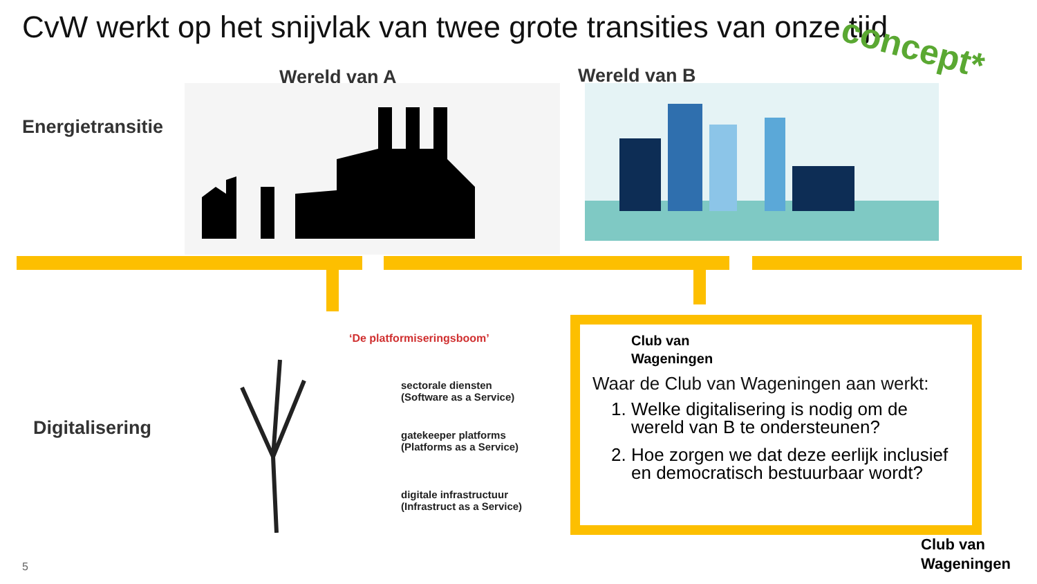CvW werkt op het snijvlak van twee grote transities van onze tijd
concept*
Energietransitie
Wereld van A Wereld van B
Digitalisering
‘De platformiseringsboom’
sectorale diensten
(Software as a Service)
gatekeeper platforms
(Platforms as a Service)
digitale infrastructuur
(Infrastruct as a Service)
Club van
Wageningen
Waar de Club van Wageningen aan werkt:
1. Welke digitalisering is nodig om de wereld van B te ondersteunen?
2. Hoe zorgen we dat deze eerlijk inclusief en democratisch bestuurbaar wordt?
Club van
Wageningen
5